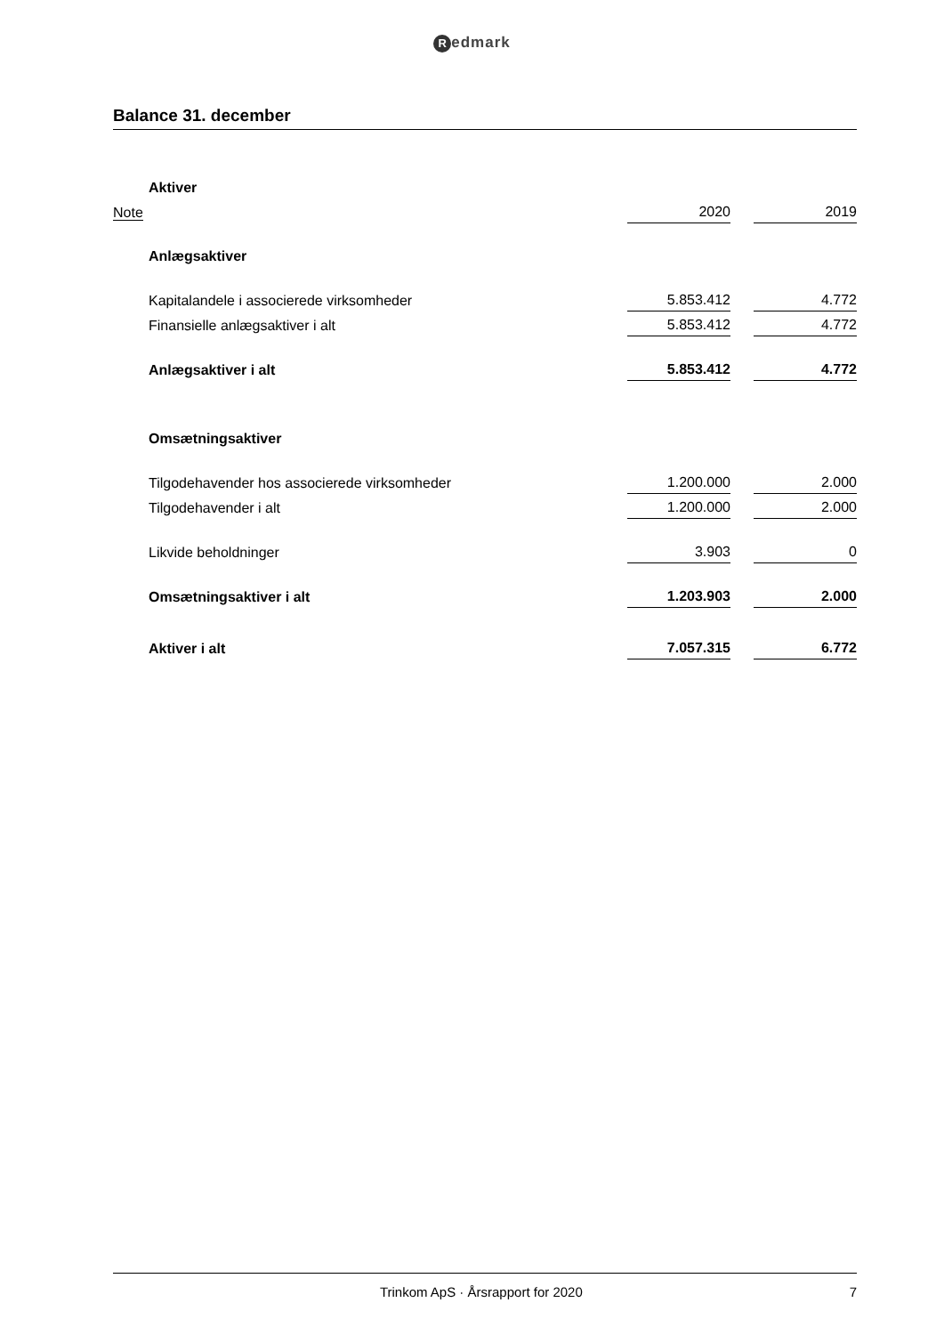Redmark
Balance 31. december
| | Aktiver | | | |
| Note | | 2020 | | 2019 |
| | Anlægsaktiver | | | |
| | Kapitalandele i associerede virksomheder | 5.853.412 | | 4.772 |
| | Finansielle anlægsaktiver i alt | 5.853.412 | | 4.772 |
| | Anlægsaktiver i alt | 5.853.412 | | 4.772 |
| | Omsætningsaktiver | | | |
| | Tilgodehavender hos associerede virksomheder | 1.200.000 | | 2.000 |
| | Tilgodehavender i alt | 1.200.000 | | 2.000 |
| | Likvide beholdninger | 3.903 | | 0 |
| | Omsætningsaktiver i alt | 1.203.903 | | 2.000 |
| | Aktiver i alt | 7.057.315 | | 6.772 |
Trinkom ApS · Årsrapport for 2020
7